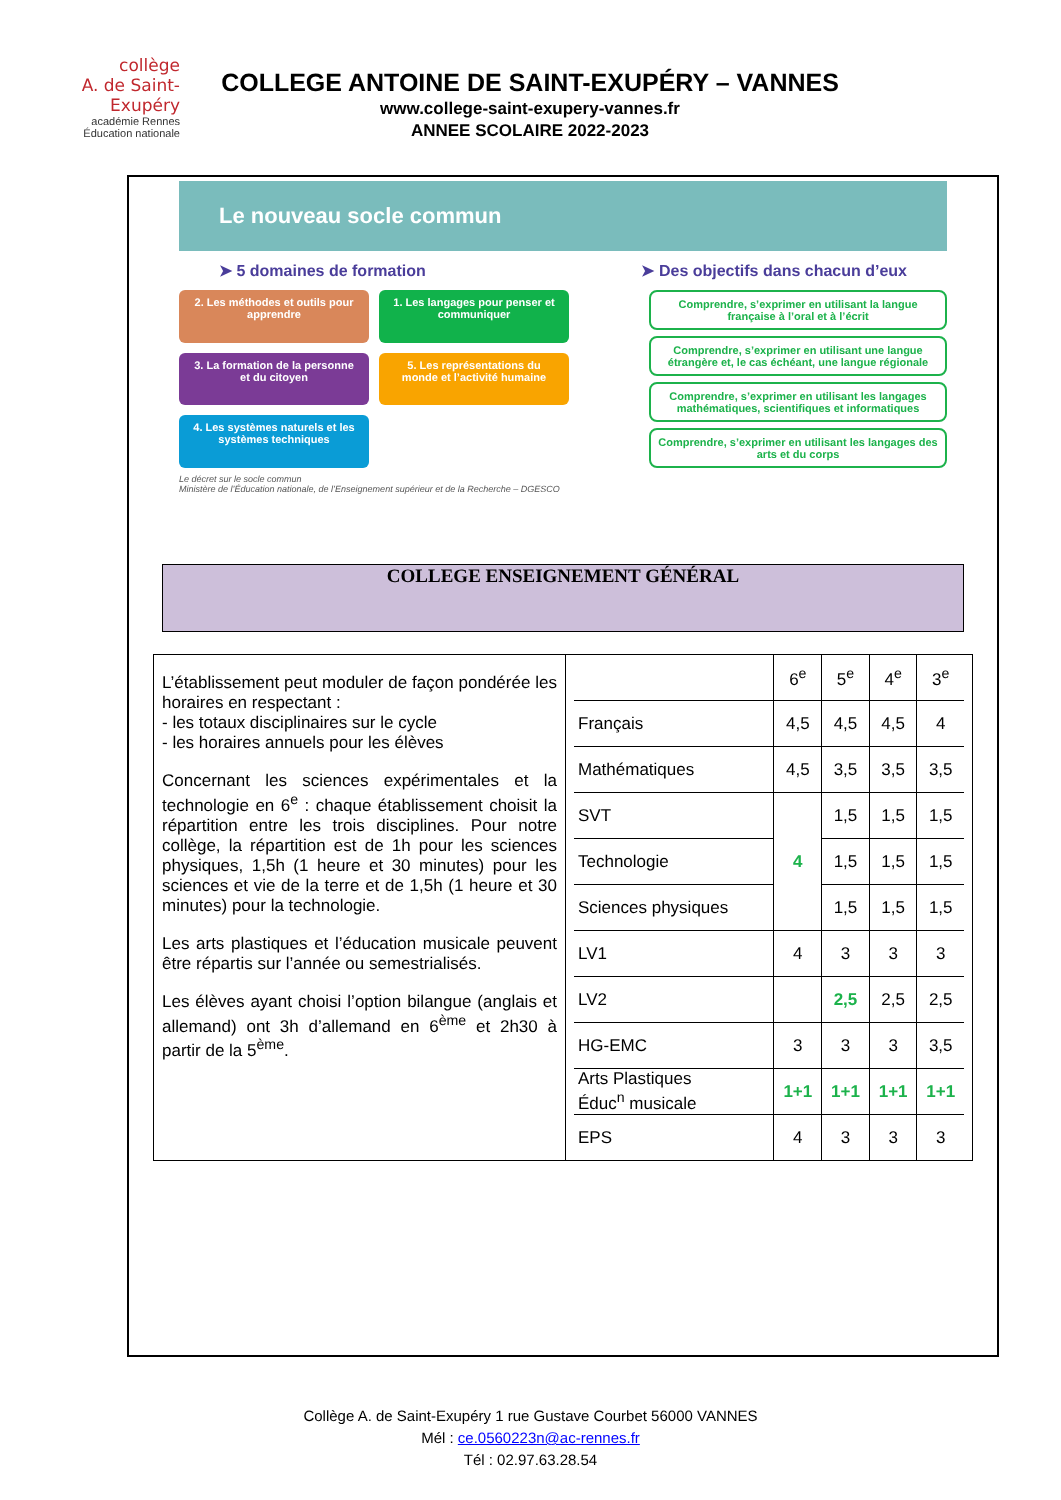collège
A. de Saint-Exupéry
académie Rennes
Éducation nationale
COLLEGE ANTOINE DE SAINT-EXUPÉRY – VANNES
www.college-saint-exupery-vannes.fr
ANNEE SCOLAIRE 2022-2023
Le nouveau socle commun
➤ 5 domaines de formation ➤ Des objectifs dans chacun d’eux
2. Les méthodes et outils pour apprendre
1. Les langages pour penser et communiquer
3. La formation de la personne et du citoyen
5. Les représentations du monde et l’activité humaine
4. Les systèmes naturels et les systèmes techniques
Comprendre, s’exprimer en utilisant la langue française à l’oral et à l’écrit
Comprendre, s’exprimer en utilisant une langue étrangère et, le cas échéant, une langue régionale
Comprendre, s’exprimer en utilisant les langages mathématiques, scientifiques et informatiques
Comprendre, s’exprimer en utilisant les langages des arts et du corps
Le décret sur le socle commun
Ministère de l’Éducation nationale, de l’Enseignement supérieur et de la Recherche – DGESCO
COLLEGE ENSEIGNEMENT GÉNÉRAL
L’établissement peut moduler de façon pondérée les horaires en respectant :
- les totaux disciplinaires sur le cycle
- les horaires annuels pour les élèves
Concernant les sciences expérimentales et la technologie en 6<sup>e</sup> : chaque établissement choisit la répartition entre les trois disciplines. Pour notre collège, la répartition est de 1h pour les sciences physiques, 1,5h (1 heure et 30 minutes) pour les sciences et vie de la terre et de 1,5h (1 heure et 30 minutes) pour la technologie.
Les arts plastiques et l’éducation musicale peuvent être répartis sur l’année ou semestrialisés.
Les élèves ayant choisi l’option bilangue (anglais et allemand) ont 3h d’allemand en 6<sup>ème</sup> et 2h30 à partir de la 5<sup>ème</sup>.
| | 6<sup>e</sup> | 5<sup>e</sup> | 4<sup>e</sup> | 3<sup>e</sup> |
| --- | --- | --- | --- | --- |
| Français | 4,5 | 4,5 | 4,5 | 4 |
| Mathématiques | 4,5 | 3,5 | 3,5 | 3,5 |
| SVT | 4 | 1,5 | 1,5 | 1,5 |
| Technologie | | 1,5 | 1,5 | 1,5 |
| Sciences physiques | | 1,5 | 1,5 | 1,5 |
| LV1 | 4 | 3 | 3 | 3 |
| LV2 | | 2,5 | 2,5 | 2,5 |
| HG-EMC | 3 | 3 | 3 | 3,5 |
| Arts Plastiques Éduc<sup>n</sup> musicale | 1+1 | 1+1 | 1+1 | 1+1 |
| EPS | 4 | 3 | 3 | 3 |
Collège A. de Saint-Exupéry 1 rue Gustave Courbet 56000 VANNES
Mél : ce.0560223n@ac-rennes.fr
Tél : 02.97.63.28.54